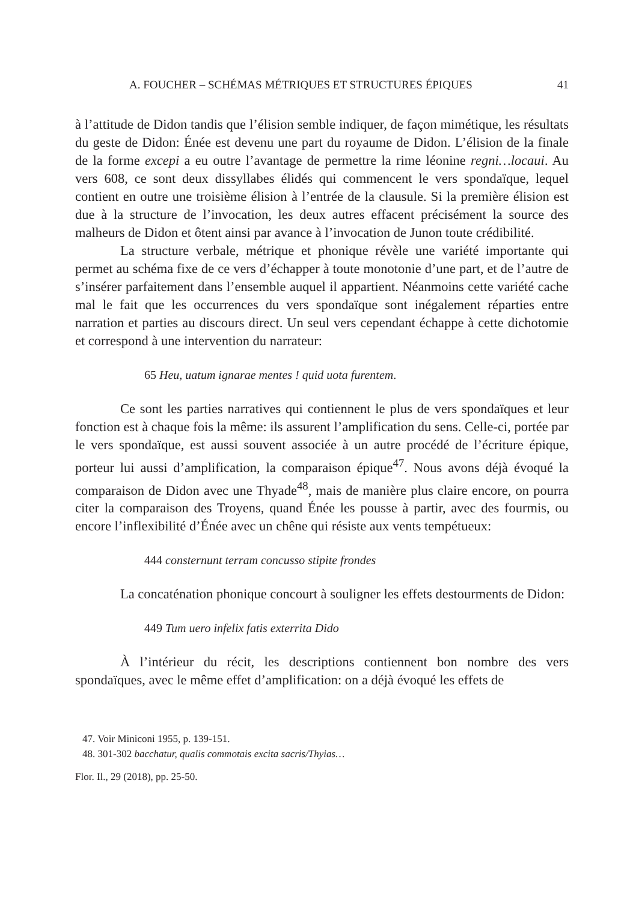A. FOUCHER – SCHÉMAS MÉTRIQUES ET STRUCTURES ÉPIQUES 41
à l’attitude de Didon tandis que l’élision semble indiquer, de façon mimétique, les résultats du geste de Didon: Énée est devenu une part du royaume de Didon. L’élision de la finale de la forme excepi a eu outre l’avantage de permettre la rime léonine regni…locaui. Au vers 608, ce sont deux dissyllabes élidés qui commencent le vers spondaïque, lequel contient en outre une troisième élision à l’entrée de la clausule. Si la première élision est due à la structure de l’invocation, les deux autres effacent précisément la source des malheurs de Didon et ôtent ainsi par avance à l’invocation de Junon toute crédibilité.
La structure verbale, métrique et phonique révèle une variété importante qui permet au schéma fixe de ce vers d’échapper à toute monotonie d’une part, et de l’autre de s’insérer parfaitement dans l’ensemble auquel il appartient. Néanmoins cette variété cache mal le fait que les occurrences du vers spondaïque sont inégalement réparties entre narration et parties au discours direct. Un seul vers cependant échappe à cette dichotomie et correspond à une intervention du narrateur:
65 Heu, uatum ignarae mentes ! quid uota furentem.
Ce sont les parties narratives qui contiennent le plus de vers spondaïques et leur fonction est à chaque fois la même: ils assurent l’amplification du sens. Celle-ci, portée par le vers spondaïque, est aussi souvent associée à un autre procédé de l’écriture épique, porteur lui aussi d’amplification, la comparaison épique<sup>47</sup>. Nous avons déjà évoqué la comparaison de Didon avec une Thyade<sup>48</sup>, mais de manière plus claire encore, on pourra citer la comparaison des Troyens, quand Énée les pousse à partir, avec des fourmis, ou encore l’inflexibilité d’Énée avec un chêne qui résiste aux vents tempétueux:
444 consternunt terram concusso stipite frondes
La concaténation phonique concourt à souligner les effets destourments de Didon:
449 Tum uero infelix fatis exterrita Dido
À l’intérieur du récit, les descriptions contiennent bon nombre des vers spondaïques, avec le même effet d’amplification: on a déjà évoqué les effets de
47. Voir Miniconi 1955, p. 139-151.
48. 301-302 bacchatur, qualis commotais excita sacris/Thyias…
Flor. Il., 29 (2018), pp. 25-50.